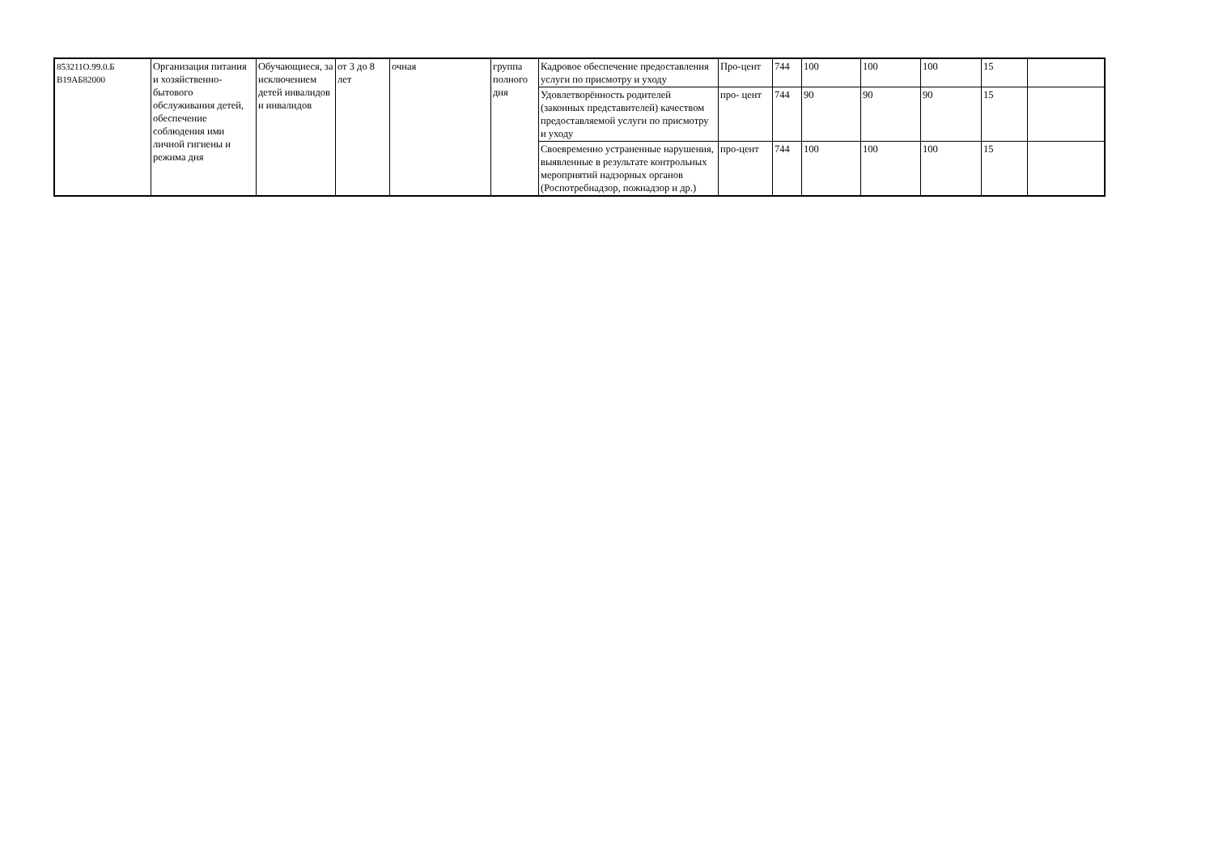| 853211О.99.0.Б В19АБ82000 | Организация питания и хозяйственно-бытового обслуживания детей, обеспечение соблюдения ими личной гигиены и режима дня | Обучающиеся, за исключением детей инвалидов и инвалидов | от 3 до 8 лет | очная | группа полного дня | Кадровое обеспечение предоставления услуги по присмотру и уходу | Про-цент | 744 | 100 | 100 | 100 | 15 | |
| | | | | | | Удовлетворённость родителей (законных представителей) качеством предоставляемой услуги по присмотру и уходу | про- цент | 744 | 90 | 90 | 90 | 15 | |
| | | | | | | Своевременно устраненные нарушения, выявленные в результате контрольных мероприятий надзорных органов (Роспотребнадзор, пожнадзор и др.) | про-цент | 744 | 100 | 100 | 100 | 15 | |